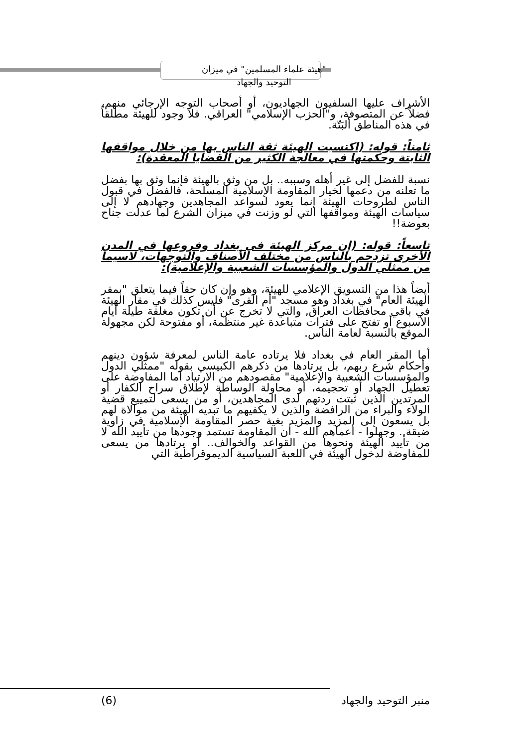"هيئة علماء المسلمين" في ميزان التوحيد والجهاد
الأشراف عليها السلفيون الجهاديون، أو أصحاب التوجه الإرجائي منهم، فضلاً عن المتصوفة، و"الحزب الإسلامي" العراقي. فلا وجود للهيئة مطلقاً في هذه المناطق ألبَتّة.
ثامناً: قوله: (اكتسبت الهيئة ثقة الناس بها من خلال مواقفها الثابتة وحكمتها في معالجة الكثير من القضايا المعقدة):
نسبة للفضل إلى غير أهله وسببه.. بل من وثق بالهيئة فإنما وثق بها بفضل ما تعلنه من دعمها لخيار المقاومة الإسلامية المسلحة، فالفضل في قبول الناس لطروحات الهيئة إنما يعود لسواعد المجاهدين وجهادهم لا إلى سياسات الهيئة ومواقفها التي لو وزنت في ميزان الشرع لما عدلت جناح بعوضة!!
تاسعاً: قوله: (إن مركز الهيئة في بغداد وفروعها في المدن الأخرى تزدحم بالناس من مختلف الأصناف والتوجهات، لاسيما من ممثلي الدول والمؤسسات الشعبية والإعلامية):
أيضاً هذا من التسويق الإعلامي للهيئة، وهو وإن كان حقاً فيما يتعلق "بمقر الهيئة العام" في بغداد وهو مسجد "أم القرى" فليس كذلك في مقار الهيئة في باقي محافظات العراق, والتي لا تخرج عن أن تكون مغلقة طيلة أيام الأسبوع أو تفتح على فترات متباعدة غير منتظمة، أو مفتوحة لكن مجهولة الموقع بالنسبة لعامة الناس.
أما المقر العام في بغداد فلا يرتاده عامة الناس لمعرفة شؤون دينهم وأحكام شرع ربهم، بل يرتادها من ذكرهم الكبيسي بقوله "ممثلي الدول والمؤسسات الشعبية والإعلامية" مقصودهم من الارتياد أما المفاوضة على تعطيل الجهاد أو تحجيمه، أو محاولة الوساطة لإطلاق سراح الكفار أو المرتدين الذين ثبتت ردتهم لدى المجاهدين، أو من يسعى لتمييع قضية الولاء والبراء من الرافضة والذين لا يكفيهم ما تبديه الهيئة من موالاة لهم بل يسعون إلى المزيد والمزيد بغية حصر المقاومة الإسلامية في زاوية ضيقة.. وجهلوا - أعماهم الله - أن المقاومة تستمد وجودها من تأييد الله لا من تأييد الهيئة ونحوها من القواعد والخوالف.. أو يرتادها من يسعى للمفاوضة لدخول الهيئة في اللعبة السياسية الديموقراطية التي
منبر التوحيد والجهاد (6)